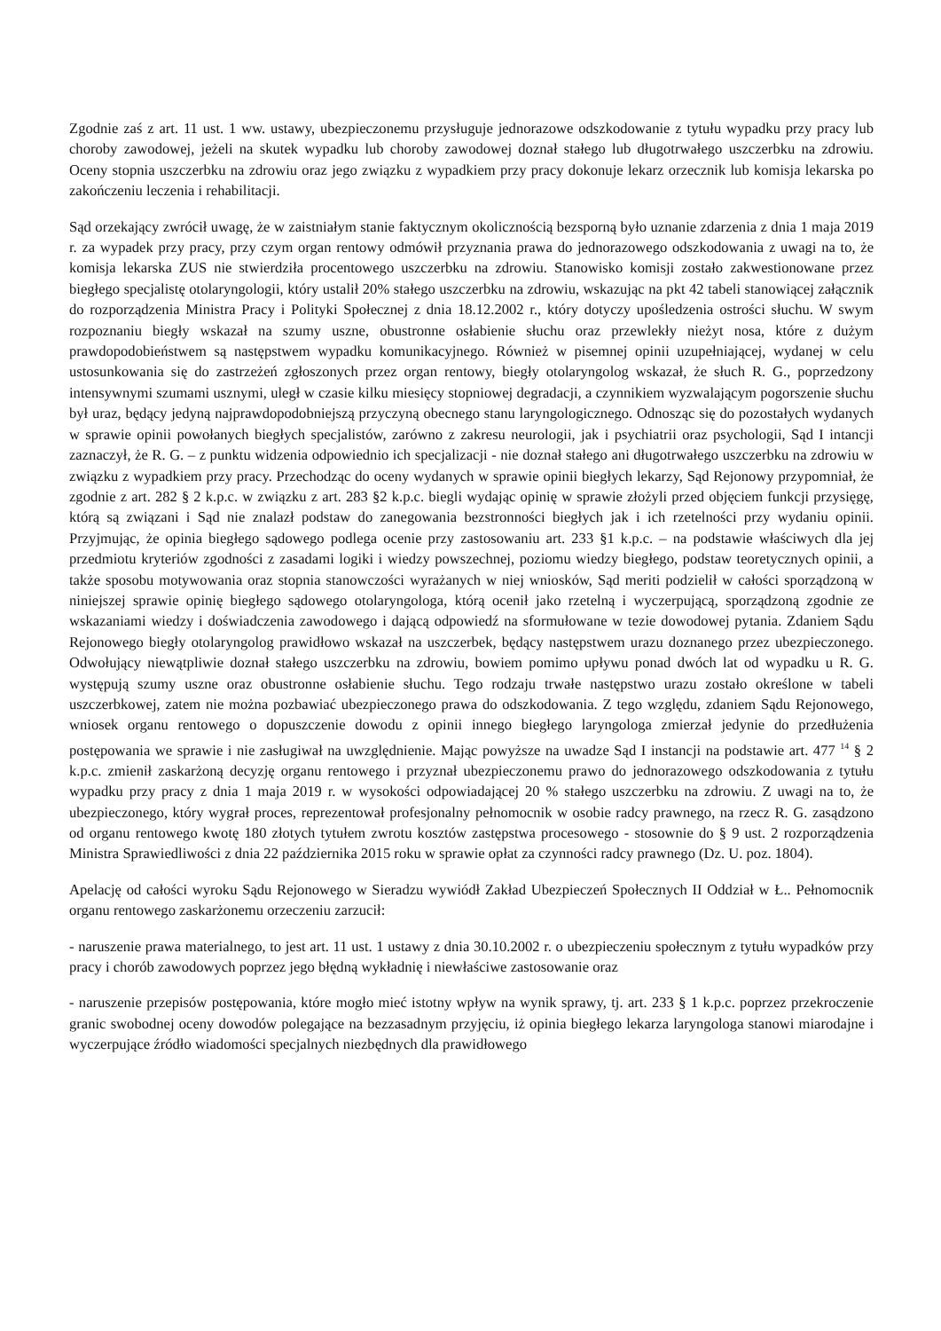Zgodnie zaś z art. 11 ust. 1 ww. ustawy, ubezpieczonemu przysługuje jednorazowe odszkodowanie z tytułu wypadku przy pracy lub choroby zawodowej, jeżeli na skutek wypadku lub choroby zawodowej doznał stałego lub długotrwałego uszczerbku na zdrowiu. Oceny stopnia uszczerbku na zdrowiu oraz jego związku z wypadkiem przy pracy dokonuje lekarz orzecznik lub komisja lekarska po zakończeniu leczenia i rehabilitacji.
Sąd orzekający zwrócił uwagę, że w zaistniałym stanie faktycznym okolicznością bezsporną było uznanie zdarzenia z dnia 1 maja 2019 r. za wypadek przy pracy, przy czym organ rentowy odmówił przyznania prawa do jednorazowego odszkodowania z uwagi na to, że komisja lekarska ZUS nie stwierdziła procentowego uszczerbku na zdrowiu. Stanowisko komisji zostało zakwestionowane przez biegłego specjalistę otolaryngologii, który ustalił 20% stałego uszczerbku na zdrowiu, wskazując na pkt 42 tabeli stanowiącej załącznik do rozporządzenia Ministra Pracy i Polityki Społecznej z dnia 18.12.2002 r., który dotyczy upośledzenia ostrości słuchu. W swym rozpoznaniu biegły wskazał na szumy uszne, obustronne osłabienie słuchu oraz przewlekły nieżyt nosa, które z dużym prawdopodobieństwem są następstwem wypadku komunikacyjnego. Również w pisemnej opinii uzupełniającej, wydanej w celu ustosunkowania się do zastrzeżeń zgłoszonych przez organ rentowy, biegły otolaryngolog wskazał, że słuch R. G., poprzedzony intensywnymi szumami usznymi, uległ w czasie kilku miesięcy stopniowej degradacji, a czynnikiem wyzwalającym pogorszenie słuchu był uraz, będący jedyną najprawdopodobniejszą przyczyną obecnego stanu laryngologicznego. Odnosząc się do pozostałych wydanych w sprawie opinii powołanych biegłych specjalistów, zarówno z zakresu neurologii, jak i psychiatrii oraz psychologii, Sąd I intancji zaznaczył, że R. G. – z punktu widzenia odpowiednio ich specjalizacji - nie doznał stałego ani długotrwałego uszczerbku na zdrowiu w związku z wypadkiem przy pracy. Przechodząc do oceny wydanych w sprawie opinii biegłych lekarzy, Sąd Rejonowy przypomniał, że zgodnie z art. 282 § 2 k.p.c. w związku z art. 283 §2 k.p.c. biegli wydając opinię w sprawie złożyli przed objęciem funkcji przysięgę, którą są związani i Sąd nie znalazł podstaw do zanegowania bezstronności biegłych jak i ich rzetelności przy wydaniu opinii. Przyjmując, że opinia biegłego sądowego podlega ocenie przy zastosowaniu art. 233 §1 k.p.c. – na podstawie właściwych dla jej przedmiotu kryteriów zgodności z zasadami logiki i wiedzy powszechnej, poziomu wiedzy biegłego, podstaw teoretycznych opinii, a także sposobu motywowania oraz stopnia stanowczości wyrażanych w niej wniosków, Sąd meriti podzielił w całości sporządzoną w niniejszej sprawie opinię biegłego sądowego otolaryngologa, którą ocenił jako rzetelną i wyczerpującą, sporządzoną zgodnie ze wskazaniami wiedzy i doświadczenia zawodowego i dającą odpowiedź na sformułowane w tezie dowodowej pytania. Zdaniem Sądu Rejonowego biegły otolaryngolog prawidłowo wskazał na uszczerbek, będący następstwem urazu doznanego przez ubezpieczonego. Odwołujący niewątpliwie doznał stałego uszczerbku na zdrowiu, bowiem pomimo upływu ponad dwóch lat od wypadku u R. G. występują szumy uszne oraz obustronne osłabienie słuchu. Tego rodzaju trwałe następstwo urazu zostało określone w tabeli uszczerbkowej, zatem nie można pozbawiać ubezpieczonego prawa do odszkodowania. Z tego względu, zdaniem Sądu Rejonowego, wniosek organu rentowego o dopuszczenie dowodu z opinii innego biegłego laryngologa zmierzał jedynie do przedłużenia postępowania we sprawie i nie zasługiwał na uwzględnienie. Mając powyższe na uwadze Sąd I instancji na podstawie art. 477 <sup>14</sup> § 2 k.p.c. zmienił zaskarżoną decyzję organu rentowego i przyznał ubezpieczonemu prawo do jednorazowego odszkodowania z tytułu wypadku przy pracy z dnia 1 maja 2019 r. w wysokości odpowiadającej 20 % stałego uszczerbku na zdrowiu. Z uwagi na to, że ubezpieczonego, który wygrał proces, reprezentował profesjonalny pełnomocnik w osobie radcy prawnego, na rzecz R. G. zasądzono od organu rentowego kwotę 180 złotych tytułem zwrotu kosztów zastępstwa procesowego - stosownie do § 9 ust. 2 rozporządzenia Ministra Sprawiedliwości z dnia 22 października 2015 roku w sprawie opłat za czynności radcy prawnego (Dz. U. poz. 1804).
Apelację od całości wyroku Sądu Rejonowego w Sieradzu wywiódł Zakład Ubezpieczeń Społecznych II Oddział w Ł.. Pełnomocnik organu rentowego zaskarżonemu orzeczeniu zarzucił:
- naruszenie prawa materialnego, to jest art. 11 ust. 1 ustawy z dnia 30.10.2002 r. o ubezpieczeniu społecznym z tytułu wypadków przy pracy i chorób zawodowych poprzez jego błędną wykładnię i niewłaściwe zastosowanie oraz
- naruszenie przepisów postępowania, które mogło mieć istotny wpływ na wynik sprawy, tj. art. 233 § 1 k.p.c. poprzez przekroczenie granic swobodnej oceny dowodów polegające na bezzasadnym przyjęciu, iż opinia biegłego lekarza laryngologa stanowi miarodajne i wyczerpujące źródło wiadomości specjalnych niezbędnych dla prawidłowego